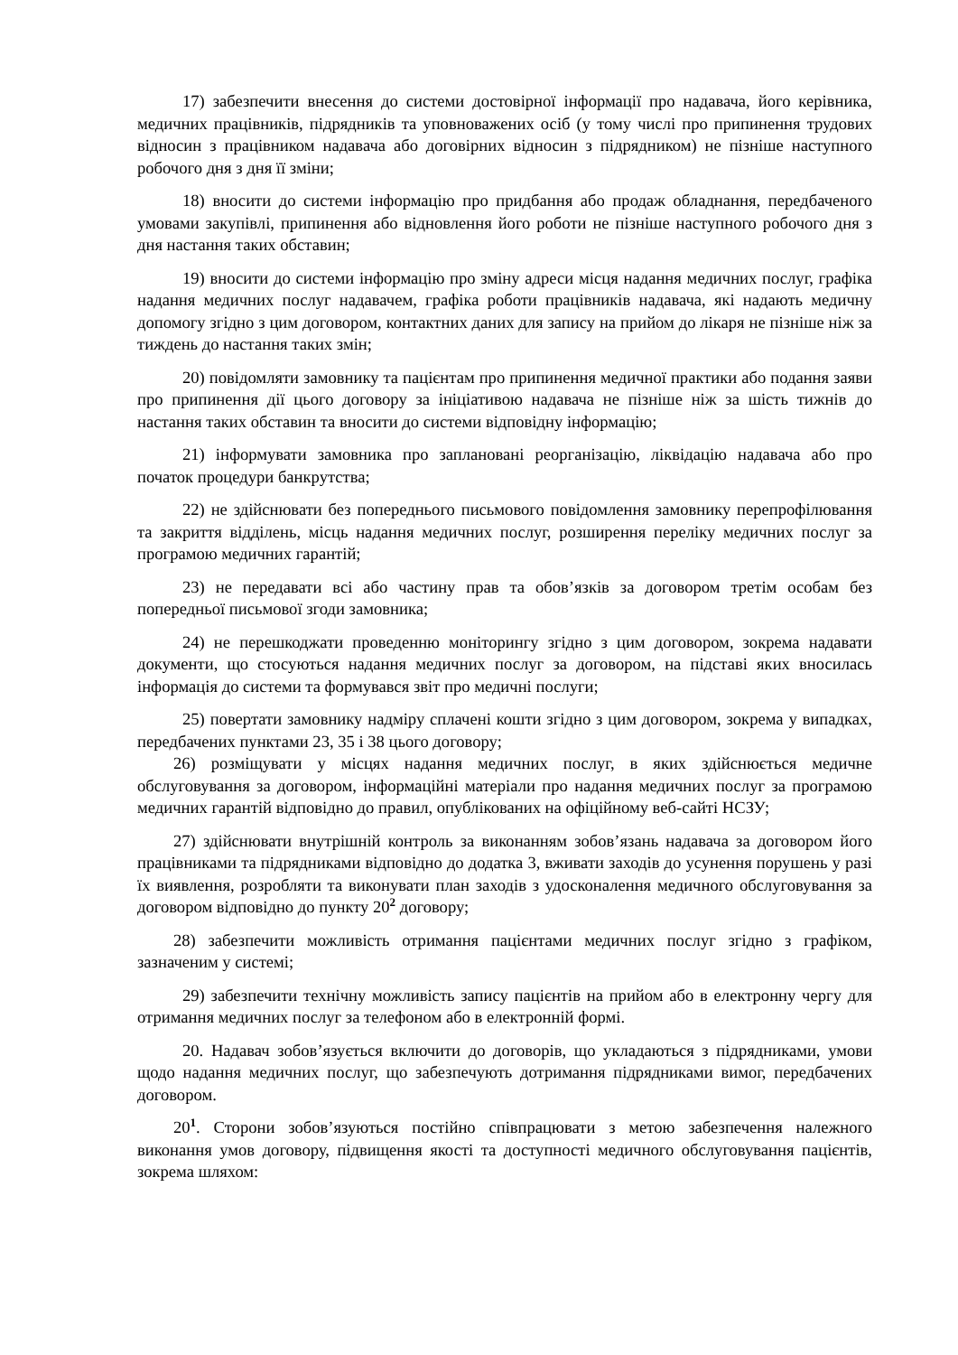17) забезпечити внесення до системи достовірної інформації про надавача, його керівника, медичних працівників, підрядників та уповноважених осіб (у тому числі про припинення трудових відносин з працівником надавача або договірних відносин з підрядником) не пізніше наступного робочого дня з дня її зміни;
18) вносити до системи інформацію про придбання або продаж обладнання, передбаченого умовами закупівлі, припинення або відновлення його роботи не пізніше наступного робочого дня з дня настання таких обставин;
19) вносити до системи інформацію про зміну адреси місця надання медичних послуг, графіка надання медичних послуг надавачем, графіка роботи працівників надавача, які надають медичну допомогу згідно з цим договором, контактних даних для запису на прийом до лікаря не пізніше ніж за тиждень до настання таких змін;
20) повідомляти замовнику та пацієнтам про припинення медичної практики або подання заяви про припинення дії цього договору за ініціативою надавача не пізніше ніж за шість тижнів до настання таких обставин та вносити до системи відповідну інформацію;
21) інформувати замовника про заплановані реорганізацію, ліквідацію надавача або про початок процедури банкрутства;
22) не здійснювати без попереднього письмового повідомлення замовнику перепрофілювання та закриття відділень, місць надання медичних послуг, розширення переліку медичних послуг за програмою медичних гарантій;
23) не передавати всі або частину прав та обов’язків за договором третім особам без попередньої письмової згоди замовника;
24) не перешкоджати проведенню моніторингу згідно з цим договором, зокрема надавати документи, що стосуються надання медичних послуг за договором, на підставі яких вносилась інформація до системи та формувався звіт про медичні послуги;
25) повертати замовнику надміру сплачені кошти згідно з цим договором, зокрема у випадках, передбачених пунктами 23, 35 і 38 цього договору;
26) розміщувати у місцях надання медичних послуг, в яких здійснюється медичне обслуговування за договором, інформаційні матеріали про надання медичних послуг за програмою медичних гарантій відповідно до правил, опублікованих на офіційному веб-сайті НСЗУ;
27) здійснювати внутрішній контроль за виконанням зобов’язань надавача за договором його працівниками та підрядниками відповідно до додатка 3, вживати заходів до усунення порушень у разі їх виявлення, розробляти та виконувати план заходів з удосконалення медичного обслуговування за договором відповідно до пункту 20<sup>2</sup> договору;
28) забезпечити можливість отримання пацієнтами медичних послуг згідно з графіком, зазначеним у системі;
29) забезпечити технічну можливість запису пацієнтів на прийом або в електронну чергу для отримання медичних послуг за телефоном або в електронній формі.
20. Надавач зобов’язується включити до договорів, що укладаються з підрядниками, умови щодо надання медичних послуг, що забезпечують дотримання підрядниками вимог, передбачених договором.
20<sup>1</sup>. Сторони зобов’язуються постійно співпрацювати з метою забезпечення належного виконання умов договору, підвищення якості та доступності медичного обслуговування пацієнтів, зокрема шляхом: